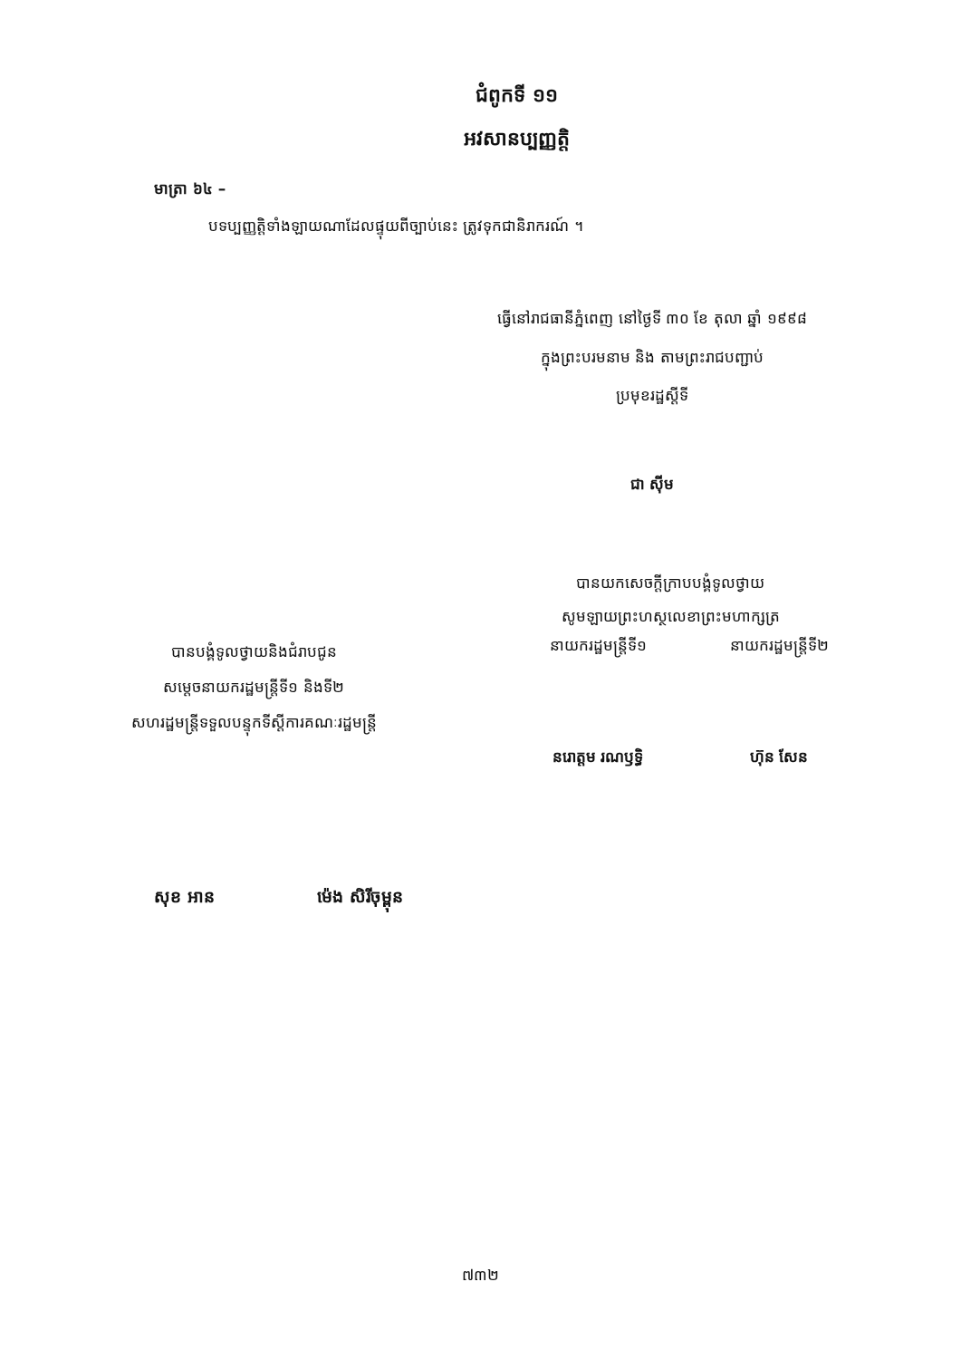ជំពូកទី ១១
អវសានប្បញ្ញត្តិ
មាត្រា ៦៤ –
បទប្បញ្ញត្តិទាំងឡាយណាដែលផ្ទុយពីច្បាប់នេះ ត្រូវទុកជានិរាករណ៍ ។
ធ្វើនៅរាជធានីភ្នំពេញ នៅថ្ងៃទី ៣០ ខែ តុលា ឆ្នាំ ១៩៩៨
ក្នុងព្រះបរមនាម និង តាមព្រះរាជបញ្ជាប់
ប្រមុខរដ្ឋស្តីទី
ជា ស៊ីម
បានយកសេចក្តីក្រាបបង្គំទូលថ្វាយ
សូមឡាយព្រះហស្ថលេខាព្រះមហាក្សត្រ
បានបង្គំទូលថ្វាយនិងជំរាបជូន
សម្តេចនាយករដ្ឋមន្ត្រីទី១ និងទី២
សហរដ្ឋមន្ត្រីទទួលបន្ទុកទីស្តីការគណៈរដ្ឋមន្ត្រី
នាយករដ្ឋមន្ត្រីទី១
នរោត្តម រណឫទ្ធិ
នាយករដ្ឋមន្ត្រីទី២
ហ៊ុន សែន
សុខ អាន ម៉េង សិរីចុម្ពុន
៧៣២